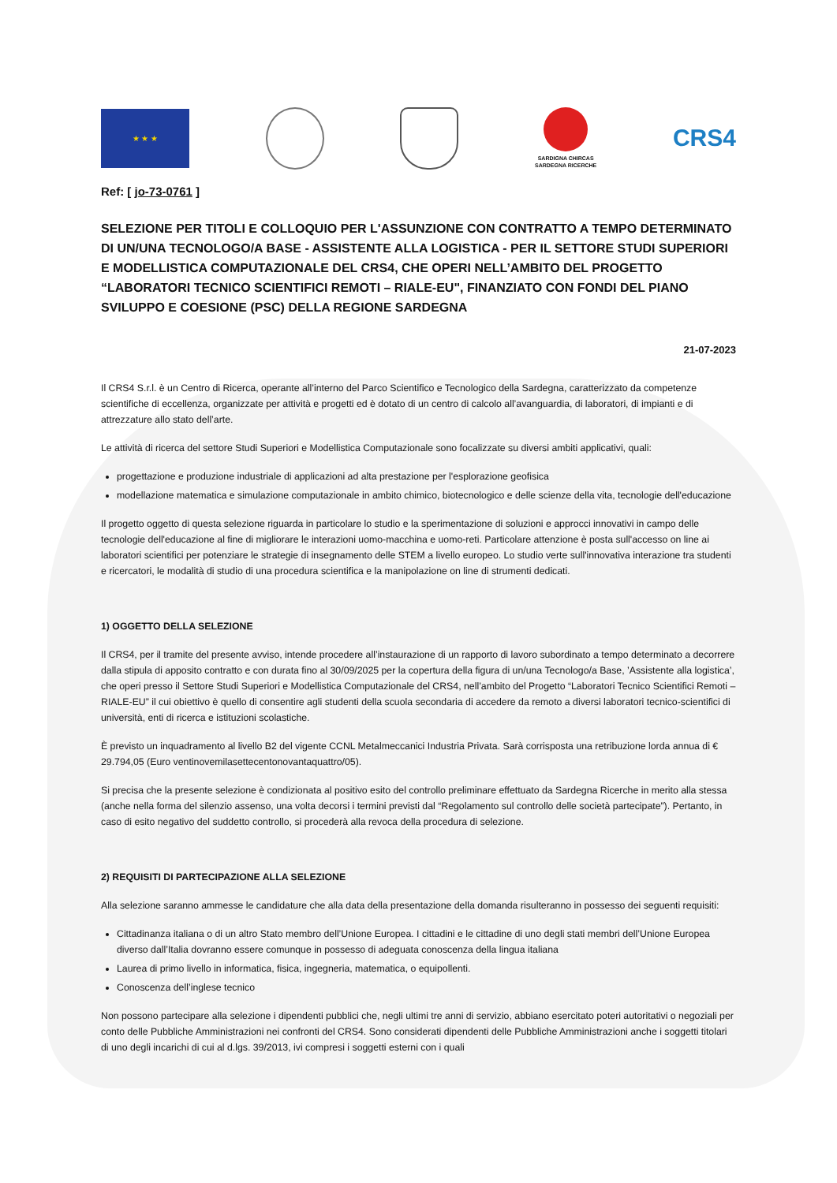★ ★ ★
SARDIGNA CHIRCAS
SARDEGNA RICERCHE
CRS4
Ref: [ jo-73-0761 ]
SELEZIONE PER TITOLI E COLLOQUIO PER L'ASSUNZIONE CON CONTRATTO A TEMPO DETERMINATO DI UN/UNA TECNOLOGO/A BASE - ASSISTENTE ALLA LOGISTICA - PER IL SETTORE STUDI SUPERIORI E MODELLISTICA COMPUTAZIONALE DEL CRS4, CHE OPERI NELL’AMBITO DEL PROGETTO “LABORATORI TECNICO SCIENTIFICI REMOTI – RIALE-EU", FINANZIATO CON FONDI DEL PIANO SVILUPPO E COESIONE (PSC) DELLA REGIONE SARDEGNA
21-07-2023
Il CRS4 S.r.l. è un Centro di Ricerca, operante all’interno del Parco Scientifico e Tecnologico della Sardegna, caratterizzato da competenze scientifiche di eccellenza, organizzate per attività e progetti ed è dotato di un centro di calcolo all’avanguardia, di laboratori, di impianti e di attrezzature allo stato dell’arte.
Le attività di ricerca del settore Studi Superiori e Modellistica Computazionale sono focalizzate su diversi ambiti applicativi, quali:
progettazione e produzione industriale di applicazioni ad alta prestazione per l'esplorazione geofisica
modellazione matematica e simulazione computazionale in ambito chimico, biotecnologico e delle scienze della vita, tecnologie dell'educazione
Il progetto oggetto di questa selezione riguarda in particolare lo studio e la sperimentazione di soluzioni e approcci innovativi in campo delle tecnologie dell'educazione al fine di migliorare le interazioni uomo-macchina e uomo-reti. Particolare attenzione è posta sull'accesso on line ai laboratori scientifici per potenziare le strategie di insegnamento delle STEM a livello europeo. Lo studio verte sull'innovativa interazione tra studenti e ricercatori, le modalità di studio di una procedura scientifica e la manipolazione on line di strumenti dedicati.
1) OGGETTO DELLA SELEZIONE
Il CRS4, per il tramite del presente avviso, intende procedere all’instaurazione di un rapporto di lavoro subordinato a tempo determinato a decorrere dalla stipula di apposito contratto e con durata fino al 30/09/2025 per la copertura della figura di un/una Tecnologo/a Base, ’Assistente alla logistica’, che operi presso il Settore Studi Superiori e Modellistica Computazionale del CRS4, nell’ambito del Progetto “Laboratori Tecnico Scientifici Remoti – RIALE-EU” il cui obiettivo è quello di consentire agli studenti della scuola secondaria di accedere da remoto a diversi laboratori tecnico-scientifici di università, enti di ricerca e istituzioni scolastiche.
È previsto un inquadramento al livello B2 del vigente CCNL Metalmeccanici Industria Privata. Sarà corrisposta una retribuzione lorda annua di € 29.794,05 (Euro ventinovemilasettecentonovantaquattro/05).
Si precisa che la presente selezione è condizionata al positivo esito del controllo preliminare effettuato da Sardegna Ricerche in merito alla stessa (anche nella forma del silenzio assenso, una volta decorsi i termini previsti dal “Regolamento sul controllo delle società partecipate”). Pertanto, in caso di esito negativo del suddetto controllo, si procederà alla revoca della procedura di selezione.
2) REQUISITI DI PARTECIPAZIONE ALLA SELEZIONE
Alla selezione saranno ammesse le candidature che alla data della presentazione della domanda risulteranno in possesso dei seguenti requisiti:
Cittadinanza italiana o di un altro Stato membro dell’Unione Europea. I cittadini e le cittadine di uno degli stati membri dell’Unione Europea diverso dall’Italia dovranno essere comunque in possesso di adeguata conoscenza della lingua italiana
Laurea di primo livello in informatica, fisica, ingegneria, matematica, o equipollenti.
Conoscenza dell’inglese tecnico
Non possono partecipare alla selezione i dipendenti pubblici che, negli ultimi tre anni di servizio, abbiano esercitato poteri autoritativi o negoziali per conto delle Pubbliche Amministrazioni nei confronti del CRS4. Sono considerati dipendenti delle Pubbliche Amministrazioni anche i soggetti titolari di uno degli incarichi di cui al d.lgs. 39/2013, ivi compresi i soggetti esterni con i quali